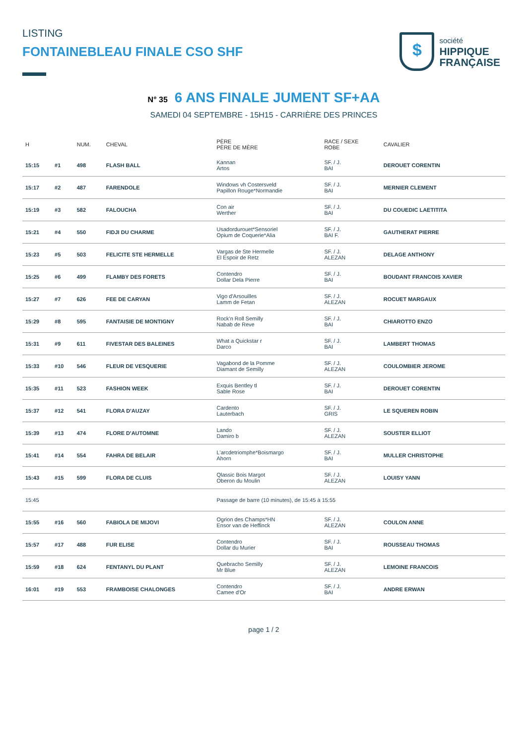LISTING
FONTAINEBLEAU FINALE CSO SHF
$
société
HIPPIQUE
FRANÇAISE
N° 35 6 ANS FINALE JUMENT SF+AA
SAMEDI 04 SEPTEMBRE - 15H15 - CARRIÈRE DES PRINCES
| H | | NUM. | CHEVAL | PÈRE PÈRE DE MÈRE | RACE / SEXE ROBE | CAVALIER |
| --- | --- | --- | --- | --- | --- | --- |
| 15:15 | #1 | 498 | FLASH BALL | Kannan Artos | SF. / J. BAI | DEROUET CORENTIN |
| 15:17 | #2 | 487 | FARENDOLE | Windows vh Costersveld Papillon Rouge*Normandie | SF. / J. BAI | MERNIER CLEMENT |
| 15:19 | #3 | 582 | FALOUCHA | Con air Werther | SF. / J. BAI | DU COUEDIC LAETITITA |
| 15:21 | #4 | 550 | FIDJI DU CHARME | Usadordurouet*Sensoriel Opium de Coquerie*Alia | SF. / J. BAI F. | GAUTHERAT PIERRE |
| 15:23 | #5 | 503 | FELICITE STE HERMELLE | Vargas de Ste Hermelle El Espoir de Retz | SF. / J. ALEZAN | DELAGE ANTHONY |
| 15:25 | #6 | 499 | FLAMBY DES FORETS | Contendro Dollar Dela Pierre | SF. / J. BAI | BOUDANT FRANCOIS XAVIER |
| 15:27 | #7 | 626 | FEE DE CARYAN | Vigo d'Arsouilles Lamm de Fetan | SF. / J. ALEZAN | ROCUET MARGAUX |
| 15:29 | #8 | 595 | FANTAISIE DE MONTIGNY | Rock'n Roll Semilly Nabab de Reve | SF. / J. BAI | CHIAROTTO ENZO |
| 15:31 | #9 | 611 | FIVESTAR DES BALEINES | What a Quickstar r Darco | SF. / J. BAI | LAMBERT THOMAS |
| 15:33 | #10 | 546 | FLEUR DE VESQUERIE | Vagabond de la Pomme Diamant de Semilly | SF. / J. ALEZAN | COULOMBIER JEROME |
| 15:35 | #11 | 523 | FASHION WEEK | Exquis Bentley tl Sable Rose | SF. / J. BAI | DEROUET CORENTIN |
| 15:37 | #12 | 541 | FLORA D'AUZAY | Cardento Lauterbach | SF. / J. GRIS | LE SQUEREN ROBIN |
| 15:39 | #13 | 474 | FLORE D'AUTOMNE | Lando Damiro b | SF. / J. ALEZAN | SOUSTER ELLIOT |
| 15:41 | #14 | 554 | FAHRA DE BELAIR | L'arcdetriomphe*Boismargo Ahorn | SF. / J. BAI | MULLER CHRISTOPHE |
| 15:43 | #15 | 599 | FLORA DE CLUIS | Qlassic Bois Margot Oberon du Moulin | SF. / J. ALEZAN | LOUISY YANN |
| 15:45 | | | | Passage de barre (10 minutes), de 15:45 à 15:55 | | |
| 15:55 | #16 | 560 | FABIOLA DE MIJOVI | Ogrion des Champs*HN Ensor van de Heffinck | SF. / J. ALEZAN | COULON ANNE |
| 15:57 | #17 | 488 | FUR ELISE | Contendro Dollar du Murier | SF. / J. BAI | ROUSSEAU THOMAS |
| 15:59 | #18 | 624 | FENTANYL DU PLANT | Quebracho Semilly Mr Blue | SF. / J. ALEZAN | LEMOINE FRANCOIS |
| 16:01 | #19 | 553 | FRAMBOISE CHALONGES | Contendro Camee d'Or | SF. / J. BAI | ANDRE ERWAN |
page 1 / 2